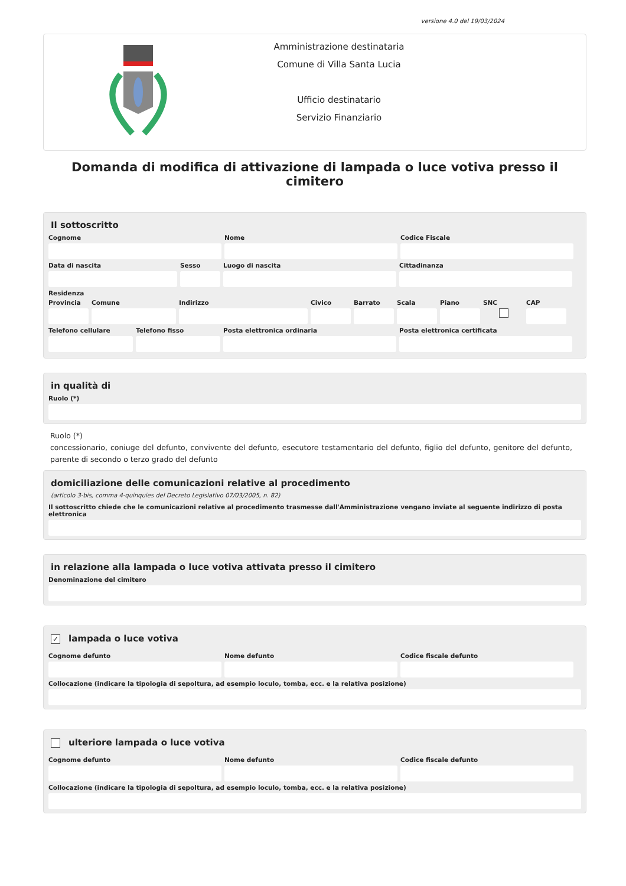versione 4.0 del 19/03/2024
Amministrazione destinataria
Comune di Villa Santa Lucia
Ufficio destinatario
Servizio Finanziario
Domanda di modifica di attivazione di lampada o luce votiva presso il cimitero
Il sottoscritto
Cognome Nome Codice Fiscale
Data di nascita Sesso Luogo di nascita Cittadinanza
Residenza
Provincia
Comune Indirizzo Civico Barrato Scala Piano SNC CAP
Telefono cellulare
Telefono fisso Posta elettronica ordinaria Posta elettronica certificata
in qualità di
Ruolo (*)
Ruolo (*)
concessionario, coniuge del defunto, convivente del defunto, esecutore testamentario del defunto, figlio del defunto, genitore del defunto, parente di secondo o terzo grado del defunto
domiciliazione delle comunicazioni relative al procedimento
(articolo 3-bis, comma 4-quinquies del Decreto Legislativo 07/03/2005, n. 82)
Il sottoscritto chiede che le comunicazioni relative al procedimento trasmesse dall'Amministrazione vengano inviate al seguente indirizzo di posta elettronica
in relazione alla lampada o luce votiva attivata presso il cimitero
Denominazione del cimitero
✓ lampada o luce votiva
Cognome defunto Nome defunto Codice fiscale defunto
Collocazione (indicare la tipologia di sepoltura, ad esempio loculo, tomba, ecc. e la relativa posizione)
ulteriore lampada o luce votiva
Cognome defunto Nome defunto Codice fiscale defunto
Collocazione (indicare la tipologia di sepoltura, ad esempio loculo, tomba, ecc. e la relativa posizione)